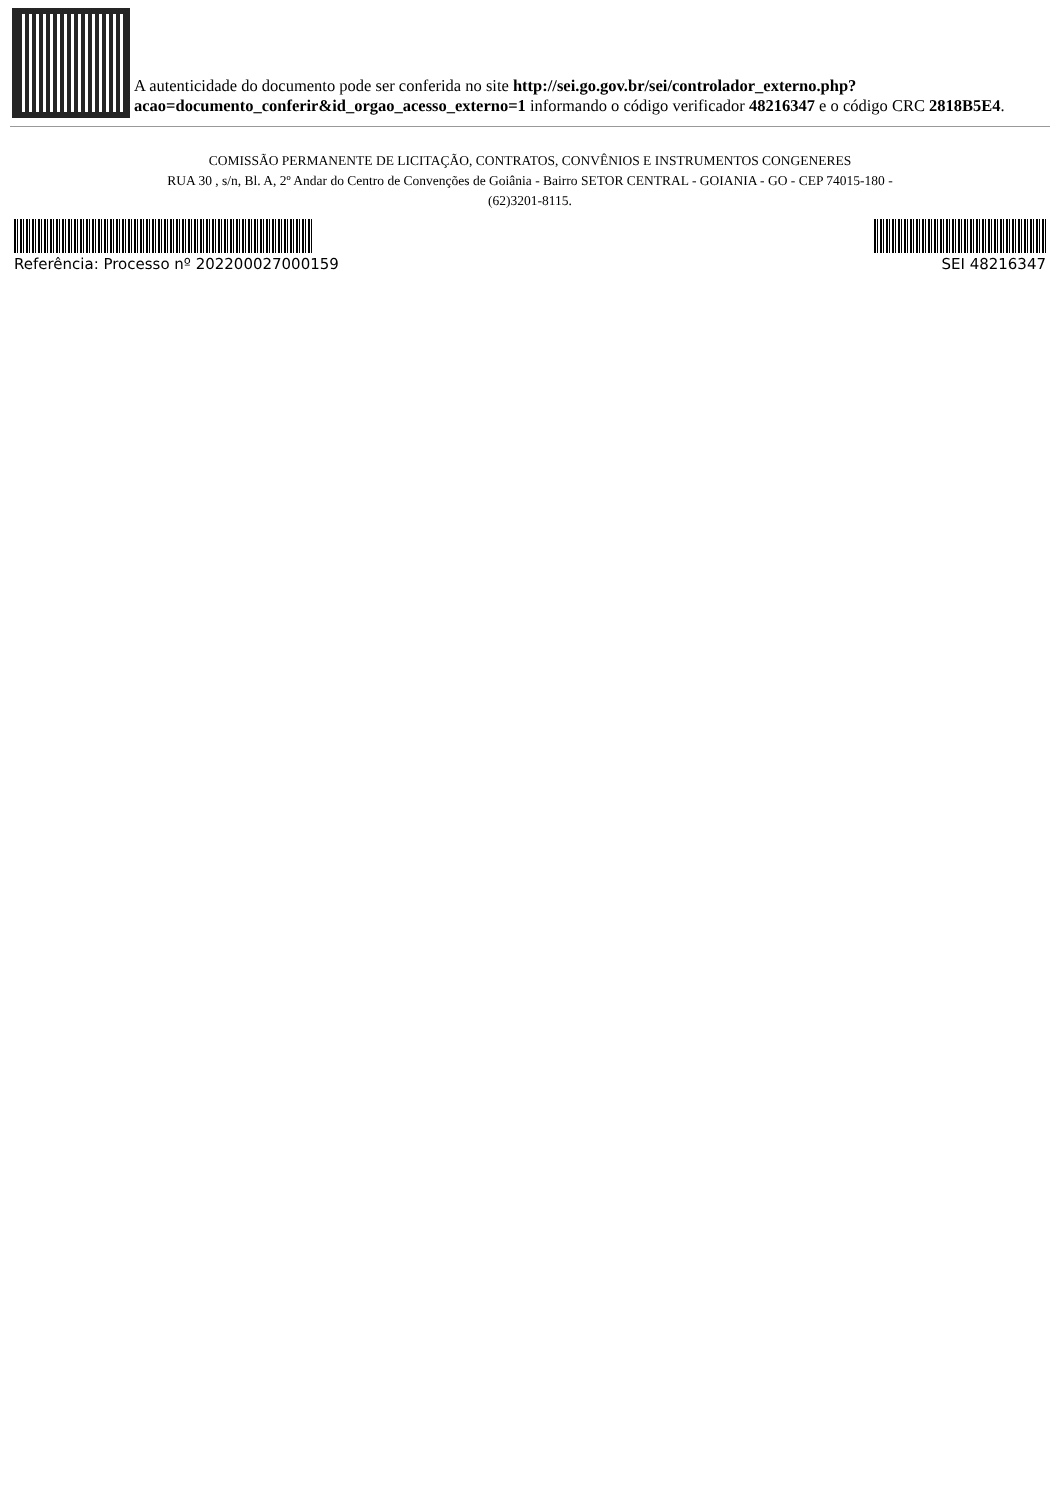A autenticidade do documento pode ser conferida no site http://sei.go.gov.br/sei/controlador_externo.php?acao=documento_conferir&id_orgao_acesso_externo=1 informando o código verificador 48216347 e o código CRC 2818B5E4.
COMISSÃO PERMANENTE DE LICITAÇÃO, CONTRATOS, CONVÊNIOS E INSTRUMENTOS CONGENERES
RUA 30 , s/n, Bl. A, 2º Andar do Centro de Convenções de Goiânia - Bairro SETOR CENTRAL - GOIANIA - GO - CEP 74015-180 - (62)3201-8115.
Referência: Processo nº 202200027000159 SEI 48216347